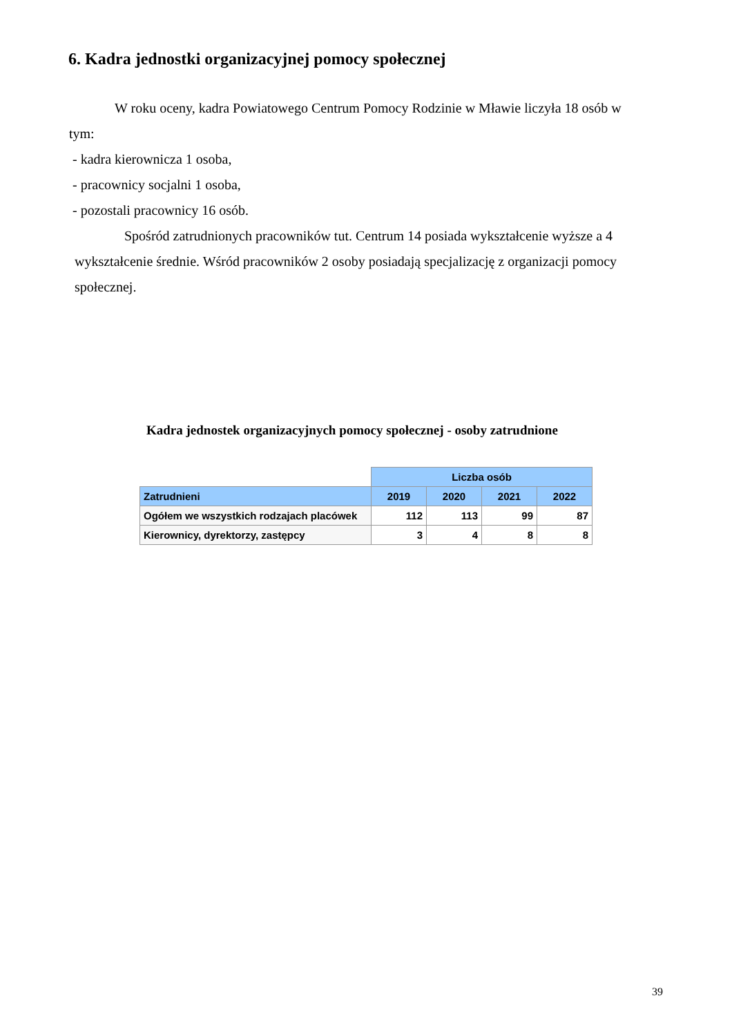6. Kadra jednostki organizacyjnej pomocy społecznej
W roku oceny, kadra Powiatowego Centrum Pomocy Rodzinie w Mławie liczyła 18 osób w tym:
- kadra kierownicza 1 osoba,
- pracownicy socjalni 1 osoba,
- pozostali pracownicy 16 osób.
Spośród zatrudnionych pracowników tut. Centrum 14 posiada wykształcenie wyższe a 4 wykształcenie średnie. Wśród pracowników 2 osoby posiadają specjalizację z organizacji pomocy społecznej.
Kadra jednostek organizacyjnych pomocy społecznej - osoby zatrudnione
| | Liczba osób | | | |
| Zatrudnieni | 2019 | 2020 | 2021 | 2022 |
| Ogółem we wszystkich rodzajach placówek | 112 | 113 | 99 | 87 |
| Kierownicy, dyrektorzy, zastępcy | 3 | 4 | 8 | 8 |
39